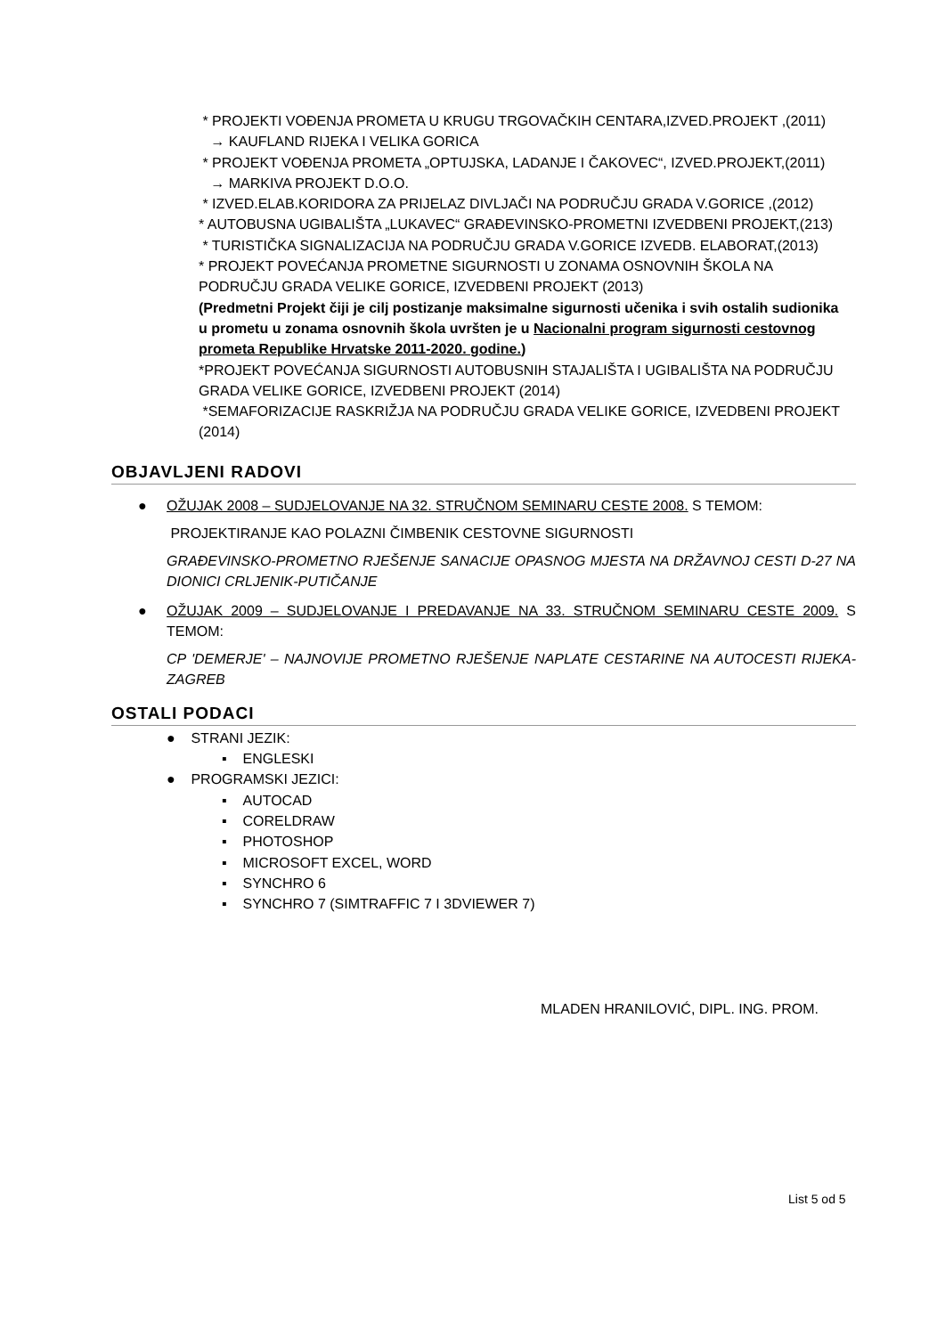* PROJEKTI VOĐENJA PROMETA U KRUGU TRGOVAČKIH CENTARA,IZVED.PROJEKT ,(2011)
→ KAUFLAND RIJEKA I VELIKA GORICA
* PROJEKT VOĐENJA PROMETA „OPTUJSKA, LADANJE I ČAKOVEC“, IZVED.PROJEKT,(2011)
→ MARKIVA PROJEKT D.O.O.
* IZVED.ELAB.KORIDORA ZA PRIJELAZ DIVLJAČI NA PODRUČJU GRADA V.GORICE ,(2012)
* AUTOBUSNA UGIBALIŠTA „LUKAVEC“ GRAĐEVINSKO-PROMETNI IZVEDBENI PROJEKT,(213)
* TURISTIČKA SIGNALIZACIJA NA PODRUČJU GRADA V.GORICE IZVEDB. ELABORAT,(2013)
* PROJEKT POVEĆANJA PROMETNE SIGURNOSTI U ZONAMA OSNOVNIH ŠKOLA NA PODRUČJU GRADA VELIKE GORICE, IZVEDBENI PROJEKT (2013)
(Predmetni Projekt čiji je cilj postizanje maksimalne sigurnosti učenika i svih ostalih sudionika u prometu u zonama osnovnih škola uvršten je u Nacionalni program sigurnosti cestovnog prometa Republike Hrvatske 2011-2020. godine.)
*PROJEKT POVEĆANJA SIGURNOSTI AUTOBUSNIH STAJALIŠTA I UGIBALIŠTA NA PODRUČJU GRADA VELIKE GORICE, IZVEDBENI PROJEKT (2014)
*SEMAFORIZACIJE RASKRIŽJA NA PODRUČJU GRADA VELIKE GORICE, IZVEDBENI PROJEKT (2014)
OBJAVLJENI RADOVI
● OŽUJAK 2008 – SUDJELOVANJE NA 32. STRUČNOM SEMINARU CESTE 2008. S TEMOM:
PROJEKTIRANJE KAO POLAZNI ČIMBENIK CESTOVNE SIGURNOSTI
GRAĐEVINSKO-PROMETNO RJEŠENJE SANACIJE OPASNOG MJESTA NA DRŽAVNOJ CESTI D-27 NA DIONICI CRLJENIK-PUTIČANJE
● OŽUJAK 2009 – SUDJELOVANJE I PREDAVANJE NA 33. STRUČNOM SEMINARU CESTE 2009. S TEMOM:
CP 'DEMERJE' – NAJNOVIJE PROMETNO RJEŠENJE NAPLATE CESTARINE NA AUTOCESTI RIJEKA-ZAGREB
OSTALI PODACI
● STRANI JEZIK:
▪ ENGLESKI
● PROGRAMSKI JEZICI:
▪ AUTOCAD
▪ CORELDRAW
▪ PHOTOSHOP
▪ MICROSOFT EXCEL, WORD
▪ SYNCHRO 6
▪ SYNCHRO 7 (SIMTRAFFIC 7 I 3DVIEWER 7)
MLADEN HRANILOVIĆ, DIPL. ING. PROM.
List 5 od 5